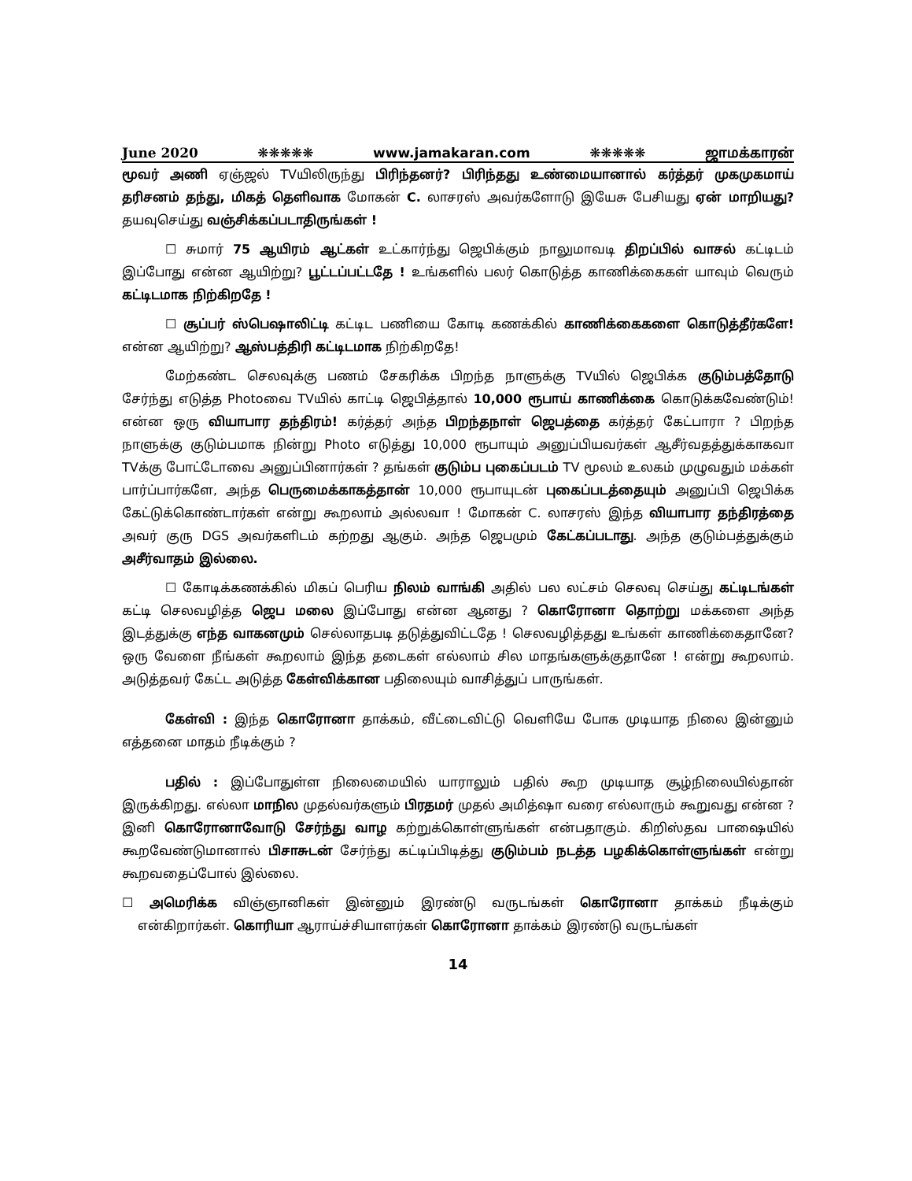June 2020 ❋❋❋❋❋ www.jamakaran.com ❋❋❋❋❋ ஜாமக்காரன்
மூவர் அணி ஏஞ்ஜல் TVயிலிருந்து பிரிந்தனர்? பிரிந்தது உண்மையானால் கர்த்தர் முகமுகமாய் தரிசனம் தந்து, மிகத் தெளிவாக மோகன் C. லாசரஸ் அவர்களோடு இயேசு பேசியது ஏன் மாறியது? தயவுசெய்து வஞ்சிக்கப்படாதிருங்கள் !
☐ சுமார் 75 ஆயிரம் ஆட்கள் உட்கார்ந்து ஜெபிக்கும் நாலுமாவடி திறப்பில் வாசல் கட்டிடம் இப்போது என்ன ஆயிற்று? பூட்டப்பட்டதே ! உங்களில் பலர் கொடுத்த காணிக்கைகள் யாவும் வெரும் கட்டிடமாக நிற்கிறதே !
☐ சூப்பர் ஸ்பெஷாலிட்டி கட்டிட பணியை கோடி கணக்கில் காணிக்கைகளை கொடுத்தீர்களே! என்ன ஆயிற்று? ஆஸ்பத்திரி கட்டிடமாக நிற்கிறதே!
மேற்கண்ட செலவுக்கு பணம் சேகரிக்க பிறந்த நாளுக்கு TVயில் ஜெபிக்க குடும்பத்தோடு சேர்ந்து எடுத்த Photoவை TVயில் காட்டி ஜெபித்தால் 10,000 ரூபாய் காணிக்கை கொடுக்கவேண்டும்! என்ன ஒரு வியாபார தந்திரம்! கர்த்தர் அந்த பிறந்தநாள் ஜெபத்தை கர்த்தர் கேட்பாரா ? பிறந்த நாளுக்கு குடும்பமாக நின்று Photo எடுத்து 10,000 ரூபாயும் அனுப்பியவர்கள் ஆசீர்வதத்துக்காகவா TVக்கு போட்டோவை அனுப்பினார்கள் ? தங்கள் குடும்ப புகைப்படம் TV மூலம் உலகம் முழுவதும் மக்கள் பார்ப்பார்களே, அந்த பெருமைக்காகத்தான் 10,000 ரூபாயுடன் புகைப்படத்தையும் அனுப்பி ஜெபிக்க கேட்டுக்கொண்டார்கள் என்று கூறலாம் அல்லவா ! மோகன் C. லாசரஸ் இந்த வியாபார தந்திரத்தை அவர் குரு DGS அவர்களிடம் கற்றது ஆகும். அந்த ஜெபமும் கேட்கப்படாது. அந்த குடும்பத்துக்கும் அசீர்வாதம் இல்லை.
☐ கோடிக்கணக்கில் மிகப் பெரிய நிலம் வாங்கி அதில் பல லட்சம் செலவு செய்து கட்டிடங்கள் கட்டி செலவழித்த ஜெப மலை இப்போது என்ன ஆனது ? கொரோனா தொற்று மக்களை அந்த இடத்துக்கு எந்த வாகனமும் செல்லாதபடி தடுத்துவிட்டதே ! செலவழித்தது உங்கள் காணிக்கைதானே? ஒரு வேளை நீங்கள் கூறலாம் இந்த தடைகள் எல்லாம் சில மாதங்களுக்குதானே ! என்று கூறலாம். அடுத்தவர் கேட்ட அடுத்த கேள்விக்கான பதிலையும் வாசித்துப் பாருங்கள்.
கேள்வி : இந்த கொரோனா தாக்கம், வீட்டைவிட்டு வெளியே போக முடியாத நிலை இன்னும் எத்தனை மாதம் நீடிக்கும் ?
பதில் : இப்போதுள்ள நிலைமையில் யாராலும் பதில் கூற முடியாத சூழ்நிலையில்தான் இருக்கிறது. எல்லா மாநில முதல்வர்களும் பிரதமர் முதல் அமித்ஷா வரை எல்லாரும் கூறுவது என்ன ? இனி கொரோனாவோடு சேர்ந்து வாழ கற்றுக்கொள்ளுங்கள் என்பதாகும். கிறிஸ்தவ பாஷையில் கூறவேண்டுமானால் பிசாசுடன் சேர்ந்து கட்டிப்பிடித்து குடும்பம் நடத்த பழகிக்கொள்ளுங்கள் என்று கூறவதைப்போல் இல்லை.
☐ அமெரிக்க விஞ்ஞானிகள் இன்னும் இரண்டு வருடங்கள் கொரோனா தாக்கம் நீடிக்கும் என்கிறார்கள். கொரியா ஆராய்ச்சியாளர்கள் கொரோனா தாக்கம் இரண்டு வருடங்கள்
14